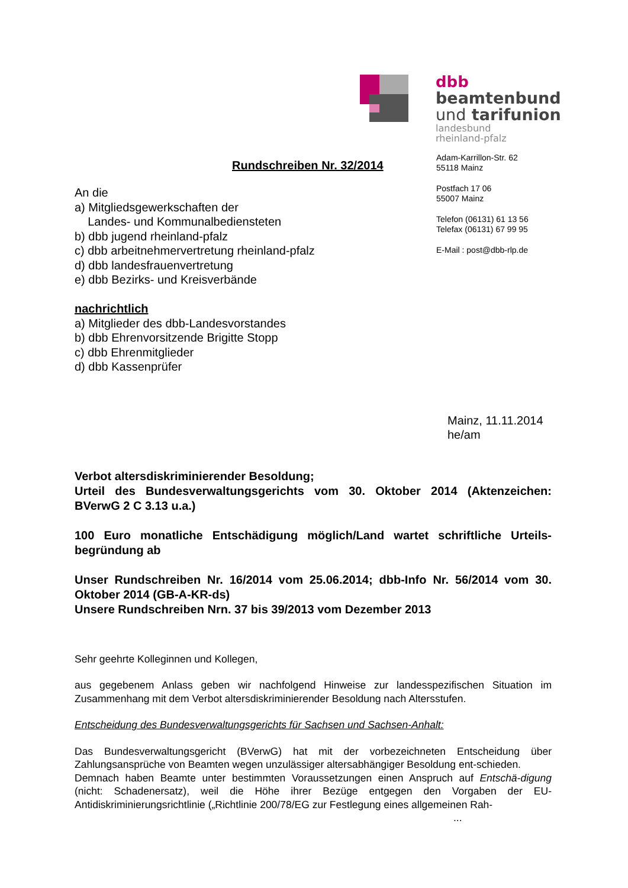dbb
beamtenbund
und tarifunion
landesbund
rheinland-pfalz
Adam-Karrillon-Str. 62
55118 Mainz
Postfach 17 06
55007 Mainz
Telefon (06131) 61 13 56
Telefax (06131) 67 99 95
E-Mail : post@dbb-rlp.de
Rundschreiben Nr. 32/2014
An die
a) Mitgliedsgewerkschaften der
Landes- und Kommunalbediensteten
b) dbb jugend rheinland-pfalz
c) dbb arbeitnehmervertretung rheinland-pfalz
d) dbb landesfrauenvertretung
e) dbb Bezirks- und Kreisverbände
nachrichtlich
a) Mitglieder des dbb-Landesvorstandes
b) dbb Ehrenvorsitzende Brigitte Stopp
c) dbb Ehrenmitglieder
d) dbb Kassenprüfer
Mainz, 11.11.2014
he/am
Verbot altersdiskriminierender Besoldung;
Urteil des Bundesverwaltungsgerichts vom 30. Oktober 2014 (Aktenzeichen: BVerwG 2 C 3.13 u.a.)
100 Euro monatliche Entschädigung möglich/Land wartet schriftliche Urteils-begründung ab
Unser Rundschreiben Nr. 16/2014 vom 25.06.2014; dbb-Info Nr. 56/2014 vom 30. Oktober 2014 (GB-A-KR-ds)
Unsere Rundschreiben Nrn. 37 bis 39/2013 vom Dezember 2013
Sehr geehrte Kolleginnen und Kollegen,
aus gegebenem Anlass geben wir nachfolgend Hinweise zur landesspezifischen Situation im Zusammenhang mit dem Verbot altersdiskriminierender Besoldung nach Altersstufen.
Entscheidung des Bundesverwaltungsgerichts für Sachsen und Sachsen-Anhalt:
Das Bundesverwaltungsgericht (BVerwG) hat mit der vorbezeichneten Entscheidung über Zahlungsansprüche von Beamten wegen unzulässiger altersabhängiger Besoldung ent-schieden.
Demnach haben Beamte unter bestimmten Voraussetzungen einen Anspruch auf Entschä-digung (nicht: Schadenersatz), weil die Höhe ihrer Bezüge entgegen den Vorgaben der EU-Antidiskriminierungsrichtlinie („Richtlinie 200/78/EG zur Festlegung eines allgemeinen Rah-
...